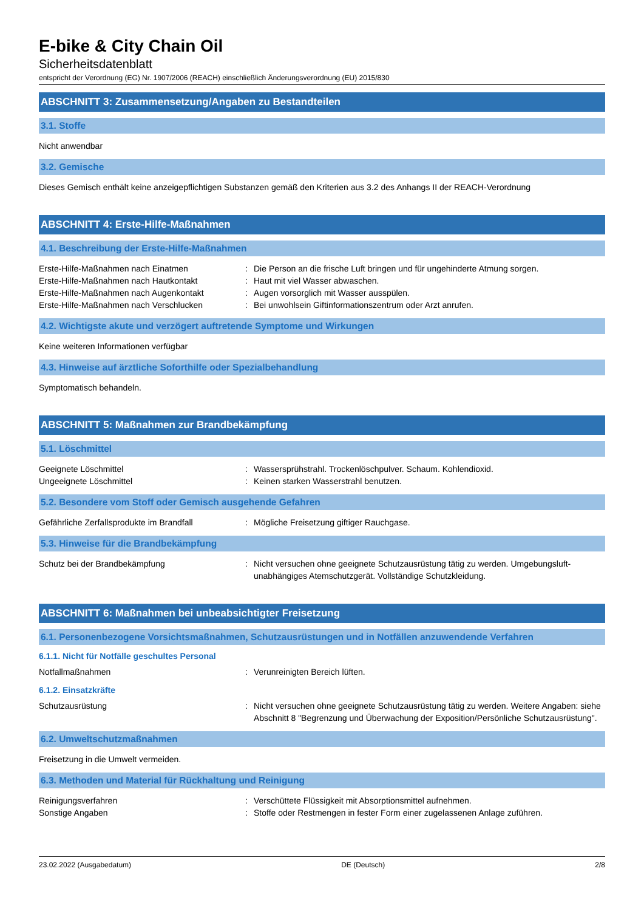E-bike & City Chain Oil
Sicherheitsdatenblatt
entspricht der Verordnung (EG) Nr. 1907/2006 (REACH) einschließlich Änderungsverordnung (EU) 2015/830
ABSCHNITT 3: Zusammensetzung/Angaben zu Bestandteilen
3.1. Stoffe
Nicht anwendbar
3.2. Gemische
Dieses Gemisch enthält keine anzeigepflichtigen Substanzen gemäß den Kriterien aus 3.2 des Anhangs II der REACH-Verordnung
ABSCHNITT 4: Erste-Hilfe-Maßnahmen
4.1. Beschreibung der Erste-Hilfe-Maßnahmen
Erste-Hilfe-Maßnahmen nach Einatmen : Die Person an die frische Luft bringen und für ungehinderte Atmung sorgen.
Erste-Hilfe-Maßnahmen nach Hautkontakt : Haut mit viel Wasser abwaschen.
Erste-Hilfe-Maßnahmen nach Augenkontakt : Augen vorsorglich mit Wasser ausspülen.
Erste-Hilfe-Maßnahmen nach Verschlucken : Bei unwohlsein Giftinformationszentrum oder Arzt anrufen.
4.2. Wichtigste akute und verzögert auftretende Symptome und Wirkungen
Keine weiteren Informationen verfügbar
4.3. Hinweise auf ärztliche Soforthilfe oder Spezialbehandlung
Symptomatisch behandeln.
ABSCHNITT 5: Maßnahmen zur Brandbekämpfung
5.1. Löschmittel
Geeignete Löschmittel : Wassersprühstrahl. Trockenlöschpulver. Schaum. Kohlendioxid.
Ungeeignete Löschmittel : Keinen starken Wasserstrahl benutzen.
5.2. Besondere vom Stoff oder Gemisch ausgehende Gefahren
Gefährliche Zerfallsprodukte im Brandfall
: Mögliche Freisetzung giftiger Rauchgase.
5.3. Hinweise für die Brandbekämpfung
Schutz bei der Brandbekämpfung : Nicht versuchen ohne geeignete Schutzausrüstung tätig zu werden. Umgebungsluft-unabhängiges Atemschutzgerät. Vollständige Schutzkleidung.
ABSCHNITT 6: Maßnahmen bei unbeabsichtigter Freisetzung
6.1. Personenbezogene Vorsichtsmaßnahmen, Schutzausrüstungen und in Notfällen anzuwendende Verfahren
6.1.1. Nicht für Notfälle geschultes Personal
Notfallmaßnahmen : Verunreinigten Bereich lüften.
6.1.2. Einsatzkräfte
Schutzausrüstung : Nicht versuchen ohne geeignete Schutzausrüstung tätig zu werden. Weitere Angaben: siehe Abschnitt 8 "Begrenzung und Überwachung der Exposition/Persönliche Schutzausrüstung".
6.2. Umweltschutzmaßnahmen
Freisetzung in die Umwelt vermeiden.
6.3. Methoden und Material für Rückhaltung und Reinigung
Reinigungsverfahren : Verschüttete Flüssigkeit mit Absorptionsmittel aufnehmen.
Sonstige Angaben : Stoffe oder Restmengen in fester Form einer zugelassenen Anlage zuführen.
23.02.2022 (Ausgabedatum) DE (Deutsch) 2/8